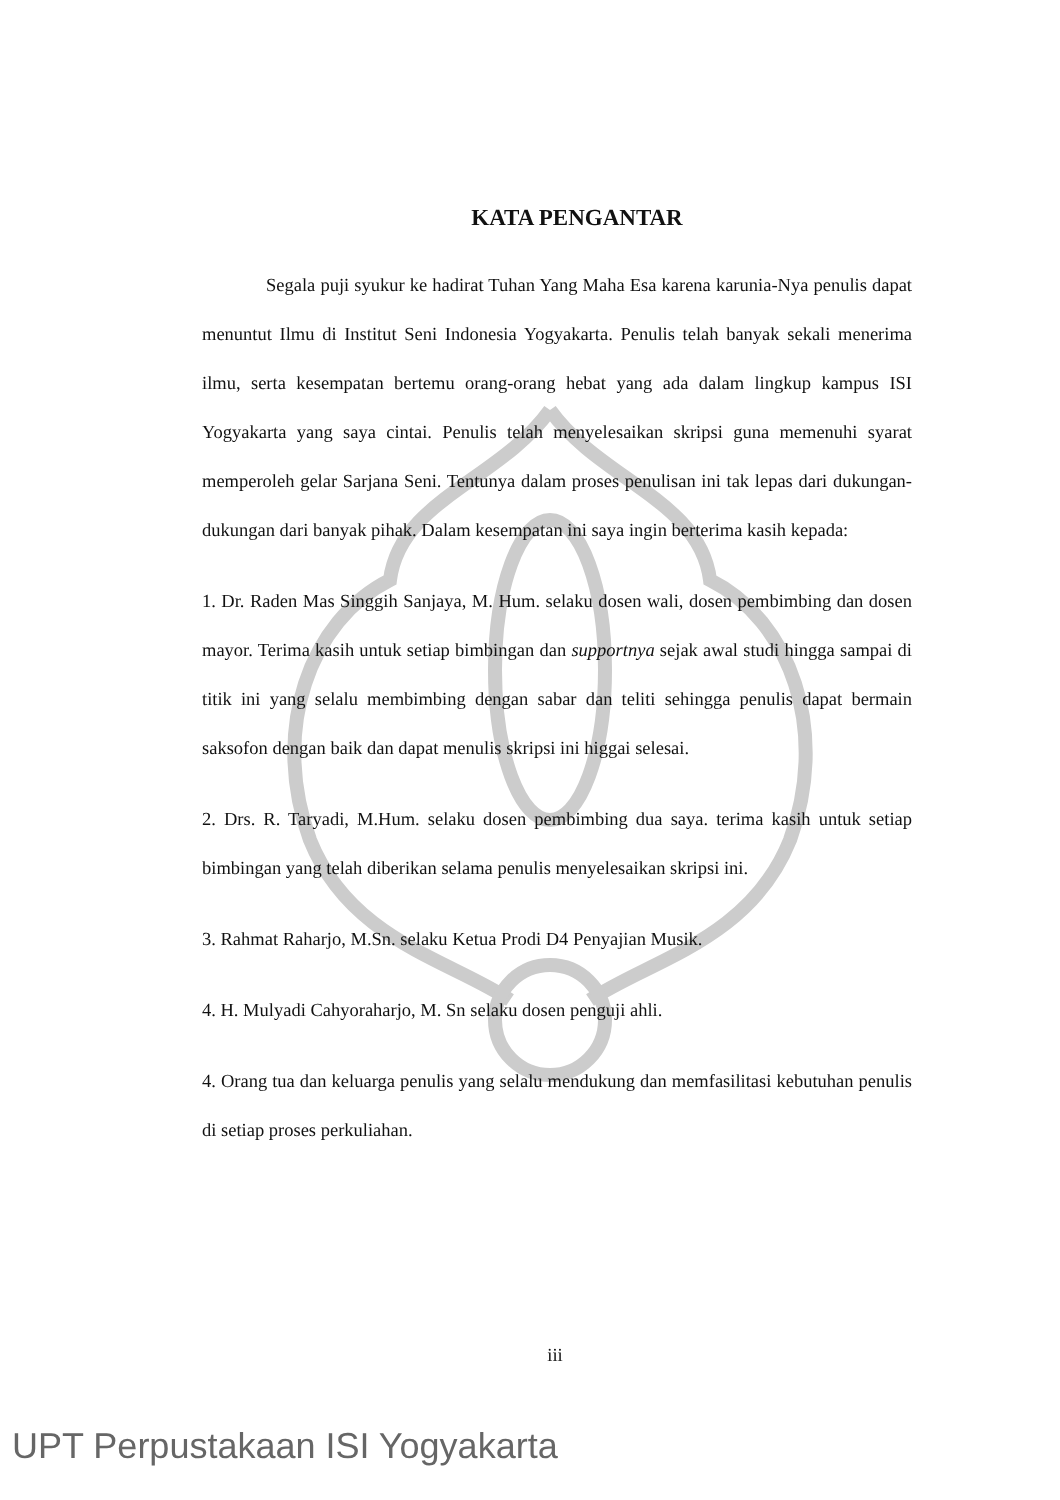KATA PENGANTAR
Segala puji syukur ke hadirat Tuhan Yang Maha Esa karena karunia-Nya penulis dapat menuntut Ilmu di Institut Seni Indonesia Yogyakarta. Penulis telah banyak sekali menerima ilmu, serta kesempatan bertemu orang-orang hebat yang ada dalam lingkup kampus ISI Yogyakarta yang saya cintai. Penulis telah menyelesaikan skripsi guna memenuhi syarat memperoleh gelar Sarjana Seni. Tentunya dalam proses penulisan ini tak lepas dari dukungan-dukungan dari banyak pihak. Dalam kesempatan ini saya ingin berterima kasih kepada:
1. Dr. Raden Mas Singgih Sanjaya, M. Hum. selaku dosen wali, dosen pembimbing dan dosen mayor. Terima kasih untuk setiap bimbingan dan supportnya sejak awal studi hingga sampai di titik ini yang selalu membimbing dengan sabar dan teliti sehingga penulis dapat bermain saksofon dengan baik dan dapat menulis skripsi ini higgai selesai.
2. Drs. R. Taryadi, M.Hum. selaku dosen pembimbing dua saya. terima kasih untuk setiap bimbingan yang telah diberikan selama penulis menyelesaikan skripsi ini.
3. Rahmat Raharjo, M.Sn. selaku Ketua Prodi D4 Penyajian Musik.
4. H. Mulyadi Cahyoraharjo, M. Sn selaku dosen penguji ahli.
4. Orang tua dan keluarga penulis yang selalu mendukung dan memfasilitasi kebutuhan penulis di setiap proses perkuliahan.
iii
UPT Perpustakaan ISI Yogyakarta